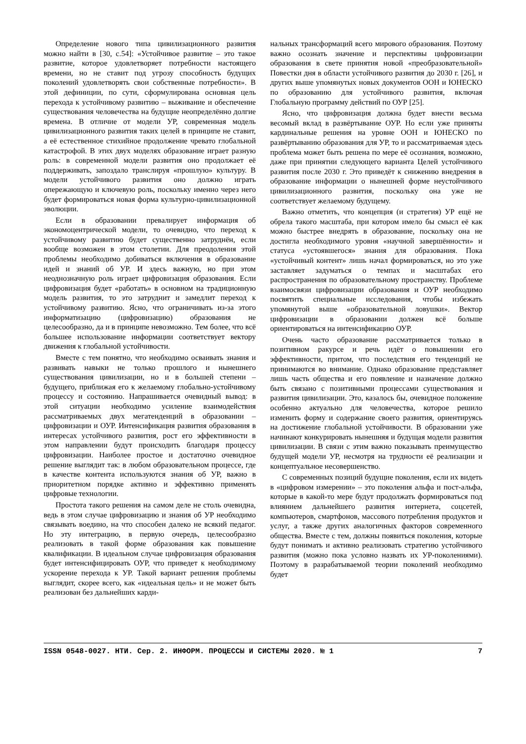Определение нового типа цивилизационного развития можно найти в [30, с.54]: «Устойчивое развитие – это такое развитие, которое удовлетворяет потребности настоящего времени, но не ставит под угрозу способность будущих поколений удовлетворять свои собственные потребности». В этой дефиниции, по сути, сформулирована основная цель перехода к устойчивому развитию – выживание и обеспечение существования человечества на будущие неопределённо долгие времена. В отличие от модели УР, современная модель цивилизационного развития таких целей в принципе не ставит, а её естественное стихийное продолжение чревато глобальной катастрофой. В этих двух моделях образование играет разную роль: в современной модели развития оно продолжает её поддерживать, запоздало транслируя «прошлую» культуру. В модели устойчивого развития оно должно играть опережающую и ключевую роль, поскольку именно через него будет формироваться новая форма культурно-цивилизационной эволюции.
Если в образовании превалирует информация об экономоцентрической модели, то очевидно, что переход к устойчивому развитию будет существенно затруднён, если вообще возможен в этом столетии. Для преодоления этой проблемы необходимо добиваться включения в образование идей и знаний об УР. И здесь важную, но при этом неоднозначную роль играет цифровизация образования. Если цифровизация будет «работать» в основном на традиционную модель развития, то это затруднит и замедлит переход к устойчивому развитию. Ясно, что ограничивать из-за этого информатизацию (цифровизацию) образования не целесообразно, да и в принципе невозможно. Тем более, что всё большее использование информации соответствует вектору движения к глобальной устойчивости.
Вместе с тем понятно, что необходимо осваивать знания и развивать навыки не только прошлого и нынешнего существования цивилизации, но и в большей степени – будущего, приближая его к желаемому глобально-устойчивому процессу и состоянию. Напрашивается очевидный вывод: в этой ситуации необходимо усиление взаимодействия рассматриваемых двух мегатенденций в образовании – цифровизации и ОУР. Интенсификация развития образования в интересах устойчивого развития, рост его эффективности в этом направлении будут происходить благодаря процессу цифровизации. Наиболее простое и достаточно очевидное решение выглядит так: в любом образовательном процессе, где в качестве контента используются знания об УР, важно в приоритетном порядке активно и эффективно применять цифровые технологии.
Простота такого решения на самом деле не столь очевидна, ведь в этом случае цифровизацию и знания об УР необходимо связывать воедино, на что способен далеко не всякий педагог. Но эту интеграцию, в первую очередь, целесообразно реализовать в такой форме образования как повышение квалификации. В идеальном случае цифровизация образования будет интенсифицировать ОУР, что приведет к необходимому ускорение перехода к УР. Такой вариант решения проблемы выглядит, скорее всего, как «идеальная цель» и не может быть реализован без дальнейших карди-
нальных трансформаций всего мирового образования. Поэтому важно осознать значение и перспективы цифровизации образования в свете принятия новой «преобразовательной» Повестки дня в области устойчивого развития до 2030 г. [26], и других выше упомянутых новых документов ООН и ЮНЕСКО по образованию для устойчивого развития, включая Глобальную программу действий по ОУР [25].
Ясно, что цифровизация должна будет внести весьма весомый вклад в развёртывание ОУР. Но если уже приняты кардинальные решения на уровне ООН и ЮНЕСКО по развёртыванию образования для УР, то и рассматриваемая здесь проблема может быть решена по мере её осознания, возможно, даже при принятии следующего варианта Целей устойчивого развития после 2030 г. Это приведёт к снижению внедрения в образование информации о нынешней форме неустойчивого цивилизационного развития, поскольку она уже не соответствует желаемому будущему.
Важно отметить, что концепция (и стратегия) УР ещё не обрела такого масштаба, при котором имело бы смысл её как можно быстрее внедрять в образование, поскольку она не достигла необходимого уровня «научной завершённости» и статуса «устоявшегося» знания для образования. Пока «устойчивый контент» лишь начал формироваться, но это уже заставляет задуматься о темпах и масштабах его распространения по образовательному пространству. Проблеме взаимосвязи цифровизации образования и ОУР необходимо посвятить специальные исследования, чтобы избежать упомянутой выше «образовательной ловушки». Вектор цифровизации в образовании должен всё больше ориентироваться на интенсификацию ОУР.
Очень часто образование рассматривается только в позитивном ракурсе и речь идёт о повышении его эффективности, притом, что последствия его тенденций не принимаются во внимание. Однако образование представляет лишь часть общества и его появление и назначение должно быть связано с позитивными процессами существования и развития цивилизации. Это, казалось бы, очевидное положение особенно актуально для человечества, которое решило изменить форму и содержание своего развития, ориентируясь на достижение глобальной устойчивости. В образовании уже начинают конкурировать нынешняя и будущая модели развития цивилизации. В связи с этим важно показывать преимущество будущей модели УР, несмотря на трудности её реализации и концептуальное несовершенство.
С современных позиций будущие поколения, если их видеть в «цифровом измерении» – это поколения альфа и пост-альфа, которые в какой-то мере будут продолжать формироваться под влиянием дальнейшего развития интернета, соцсетей, компьютеров, смартфонов, массового потребления продуктов и услуг, а также других аналогичных факторов современного общества. Вместе с тем, должны появиться поколения, которые будут понимать и активно реализовать стратегию устойчивого развития (можно пока условно назвать их УР-поколениями). Поэтому в разрабатываемой теории поколений необходимо будет
ISSN 0548-0027. НТИ. Сер. 2. ИНФОРМ. ПРОЦЕССЫ И СИСТЕМЫ 2020. № 1 7